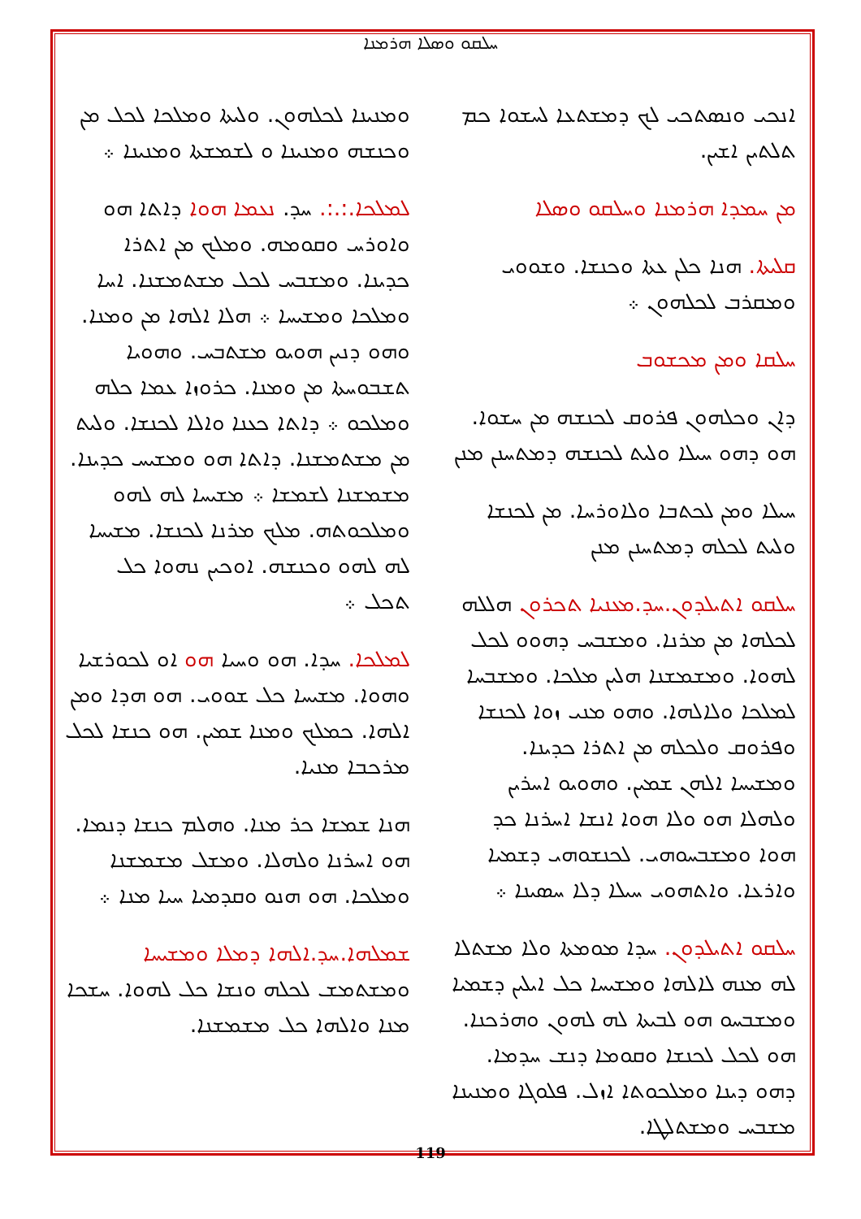ܚܠܩܘ ܘܣܠܐ ܗܪܡܢܐ
ܐܢܟܝ ܘܢܣܬܟܝ ܠܟ ܕܡܫܬܥܐ ܠܚܫܘܐ ܟܡ ܬܠܬܝܢ ܐܫܝܢ.
ܡܢ ܚܡܕܐ ܗܪܡܢܐ ܘܚܠܩܘ ܘܣܠܐ
ܩܠܝܬܐ. ܗܢܐ ܟܠܢ ܥܬܐ ܘܟܢܫܐ. ܘܫܘܘܝ ܘܡܩܪܒ ܠܟܠܗܘܢ ܀
ܚܠܩܐ ܘܡܢ ܡܟܫܘܒ
ܕܐܢ ܘܟܠܗܘܢ ܦܪܘܩ ܠܟܢܫܗ ܡܢ ܚܫܘܐ. ܗܘ ܕܗܘ ܚܝܠܐ ܘܠܝܬ ܠܟܢܫܗ ܕܡܬܚܢܢ ܡܢܢ
ܚܝܠܐ ܘܡܢ ܠܟܬܒܐ ܘܠܐܘܪܚܐ. ܡܢ ܠܟܢܫܐ ܘܠܝܬ ܠܟܠܗ ܕܡܬܚܢܢ ܡܢܢ
ܚܠܩܘ ܐܬܝܠܕܘܢ.ܚܕ.ܡܥܢܝܐ ܬܟܪܘܢ ܗܠܠܗ ܠܟܠܗܐ ܡܢ ܡܪܢܐ. ܘܡܫܒܚ ܕܗܘܘ ܠܟܠ ܠܗܘܐ. ܘܡܫܡܫܢܐ ܗܠܝܢ ܡܠܟܐ. ܘܡܫܒܚܐ ܠܡܠܟܐ ܘܠܐܠܗܐ. ܘܗܘ ܡܢܝ ܙܘܐ ܠܟܢܫܐ ܘܦܪܘܩ ܘܠܟܠܗ ܡܢ ܐܬܪܐ ܟܕܝܢܐ. ܘܡܫܝܚܐ ܐܠܗܢ ܫܡܝܢ. ܘܗܘܝܘ ܐܚܪܝܢ ܘܠܗܠܐ ܗܘ ܘܠܐ ܗܘܐ ܐܢܫܐ ܐܚܪܢܐ ܟܕ ܗܘܐ ܘܡܫܒܚܘܗܝ. ܠܟܢܫܘܗܝ ܕܫܡܝܐ ܘܐܪܥܐ. ܘܐܬܗܘܝ ܚܝܠܐ ܕܠܐ ܚܣܝܢܐ ܀
ܚܠܩܘ ܐܬܝܠܕܘܢ. ܚܕܐ ܡܘܡܬܐ ܘܠܐ ܡܫܬܠܐ ܠܗ ܡܢܗ ܠܐܠܗܐ ܘܡܫܝܚܐ ܟܠ ܐܝܠܝܢ ܕܫܡܝܐ ܘܡܫܒܚܘ ܗܘ ܠܒܝܬܐ ܠܗ ܠܗܘܢ ܘܗܪܟܢܐ. ܗܘ ܠܟܠ ܠܟܢܫܐ ܘܩܘܡܐ ܕܢܫ ܚܕܡܐ. ܕܗܘ ܕܝܢܐ ܘܡܠܟܘܬܐ ܐܙܠ. ܦܠܘܓܐ ܘܡܢܝܢܐ ܡܫܒܚ ܘܡܫܬܠܛܐ.
ܘܡܢܝܢܐ ܠܟܠܗܘܢ. ܘܠܝܬܐ ܘܡܠܟܐ ܠܟܠ ܡܢ ܘܟܢܫܗ ܘܡܢܝܢܐ ܘ ܠܫܡܫܬܐ ܘܡܢܝܢܐ ܀
ܠܡܠܟܐ.:.:. ܚܕ. ܢܥܡܐ ܗܘܐ ܕܐܬܐ ܗܘ ܘܐܘܪܚ ܘܩܘܡܗ. ܘܡܠܟ ܡܢ ܐܬܪܐ ܟܕܝܢܐ. ܘܡܫܒܚ ܠܟܠ ܡܫܬܡܫܢܐ. ܐܚܐ ܘܡܠܟܐ ܘܡܫܝܚܐ ܀ ܗܠܐ ܐܠܗܐ ܡܢ ܘܡܢܐ. ܘܗܘ ܕܢܝܢ ܗܘܝܘ ܡܫܬܒܚ. ܘܗܘܝܐ ܬܫܒܘܚܬܐ ܡܢ ܘܡܢܐ. ܟܪܘܙܐ ܥܡܐ ܟܠܗ ܘܡܠܟܘ ܀ ܕܐܬܐ ܟܥܢܐ ܘܐܠܐ ܠܟܢܫܐ. ܘܠܝܬ ܡܢ ܡܫܬܡܫܢܐ. ܕܐܬܐ ܗܘ ܘܡܫܝܚ ܟܕܝܢܐ. ܡܫܡܫܢܐ ܠܫܡܫܐ ܀ ܡܫܝܚܐ ܠܗ ܠܗܘ ܘܡܠܟܘܬܗ. ܡܠܟ ܡܪܢܐ ܠܟܢܫܐ. ܡܫܝܚܐ ܠܗ ܠܗܘ ܘܟܢܫܗ. ܐܘܟܝܢ ܢܗܘܐ ܟܠ ܬܟܠ ܀
ܠܡܠܟܐ. ܚܕܐ. ܗܘ ܘܚܝܐ ܗܘ ܐܘ ܠܟܘܪܫܝܐ ܘܗܘܐ. ܡܫܝܚܐ ܟܠ ܫܘܘܝ. ܗܘ ܗܕܐ ܘܡܢ ܐܠܗܐ. ܟܡܠܟ ܘܡܢܐ ܫܡܝܢ. ܗܘ ܟܢܫܐ ܠܟܠ ܡܪܟܒܐ ܡܢܝܐ.
ܗܢܐ ܫܡܫܐ ܟܪ ܡܢܐ. ܘܗܠܡ ܟܢܫܐ ܕܢܡܐ. ܗܘ ܐܚܪܢܐ ܘܠܗܠܐ. ܘܡܫܠ ܡܫܡܫܢܐ ܘܡܠܟܐ. ܗܘ ܗܢܘ ܘܩܕܡܝܐ ܚܝܐ ܡܢܐ ܀
ܫܡܠܗܐ.ܚܕ.ܐܠܗܐ ܕܡܠܐ ܘܡܫܝܚܐ ܘܡܫܬܡܫ ܠܟܠܗ ܘܢܫܐ ܟܠ ܠܗܘܐ. ܚܫܟܐ ܡܢܐ ܘܐܠܗܐ ܟܠ ܡܫܡܫܢܐ.
119